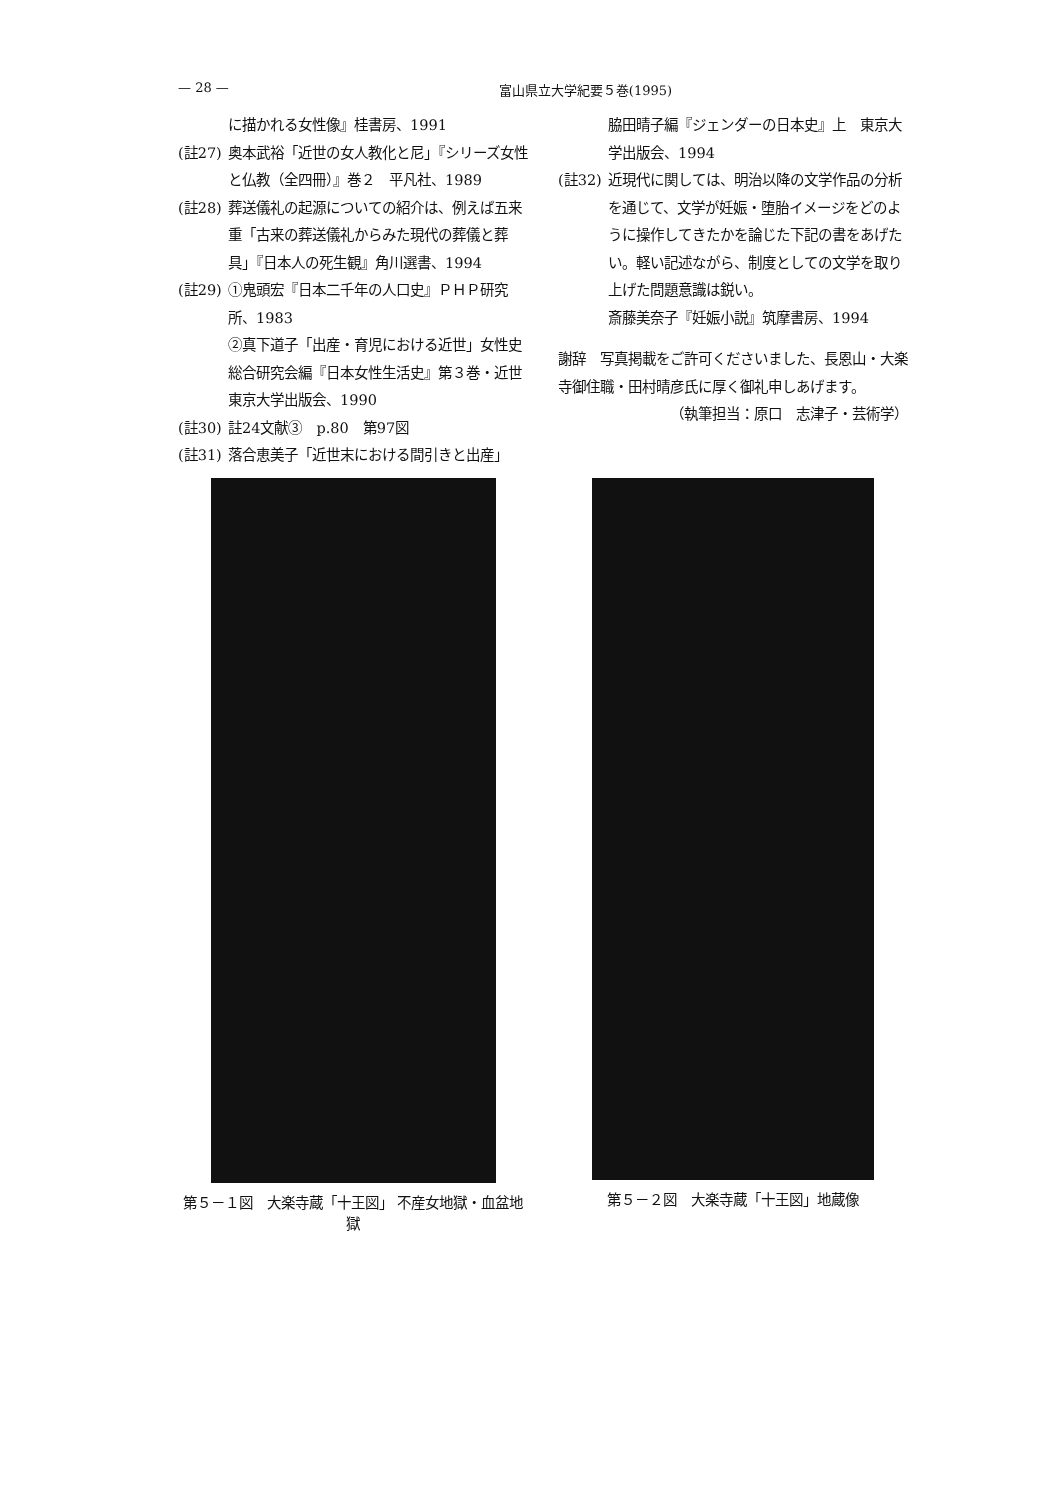— 28 — 富山県立大学紀要５巻(1995)
に描かれる女性像』桂書房、1991
(註27) 奥本武裕「近世の女人教化と尼」『シリーズ女性と仏教（全四冊）』巻２　平凡社、1989
(註28) 葬送儀礼の起源についての紹介は、例えば五来重「古来の葬送儀礼からみた現代の葬儀と葬具」『日本人の死生観』角川選書、1994
(註29) ①鬼頭宏『日本二千年の人口史』ＰＨＰ研究所、1983
②真下道子「出産・育児における近世」女性史総合研究会編『日本女性生活史』第３巻・近世　東京大学出版会、1990
(註30) 註24文献③　p.80　第97図
(註31) 落合恵美子「近世末における間引きと出産」
脇田晴子編『ジェンダーの日本史』上　東京大学出版会、1994
(註32) 近現代に関しては、明治以降の文学作品の分析を通じて、文学が妊娠・堕胎イメージをどのように操作してきたかを論じた下記の書をあげたい。軽い記述ながら、制度としての文学を取り上げた問題意識は鋭い。
斎藤美奈子『妊娠小説』筑摩書房、1994
謝辞　写真掲載をご許可くださいました、長恩山・大楽寺御住職・田村晴彦氏に厚く御礼申しあげます。
（執筆担当：原口　志津子・芸術学）
第５－１図　大楽寺蔵「十王図」 不産女地獄・血盆地獄
第５－２図　大楽寺蔵「十王図」地蔵像